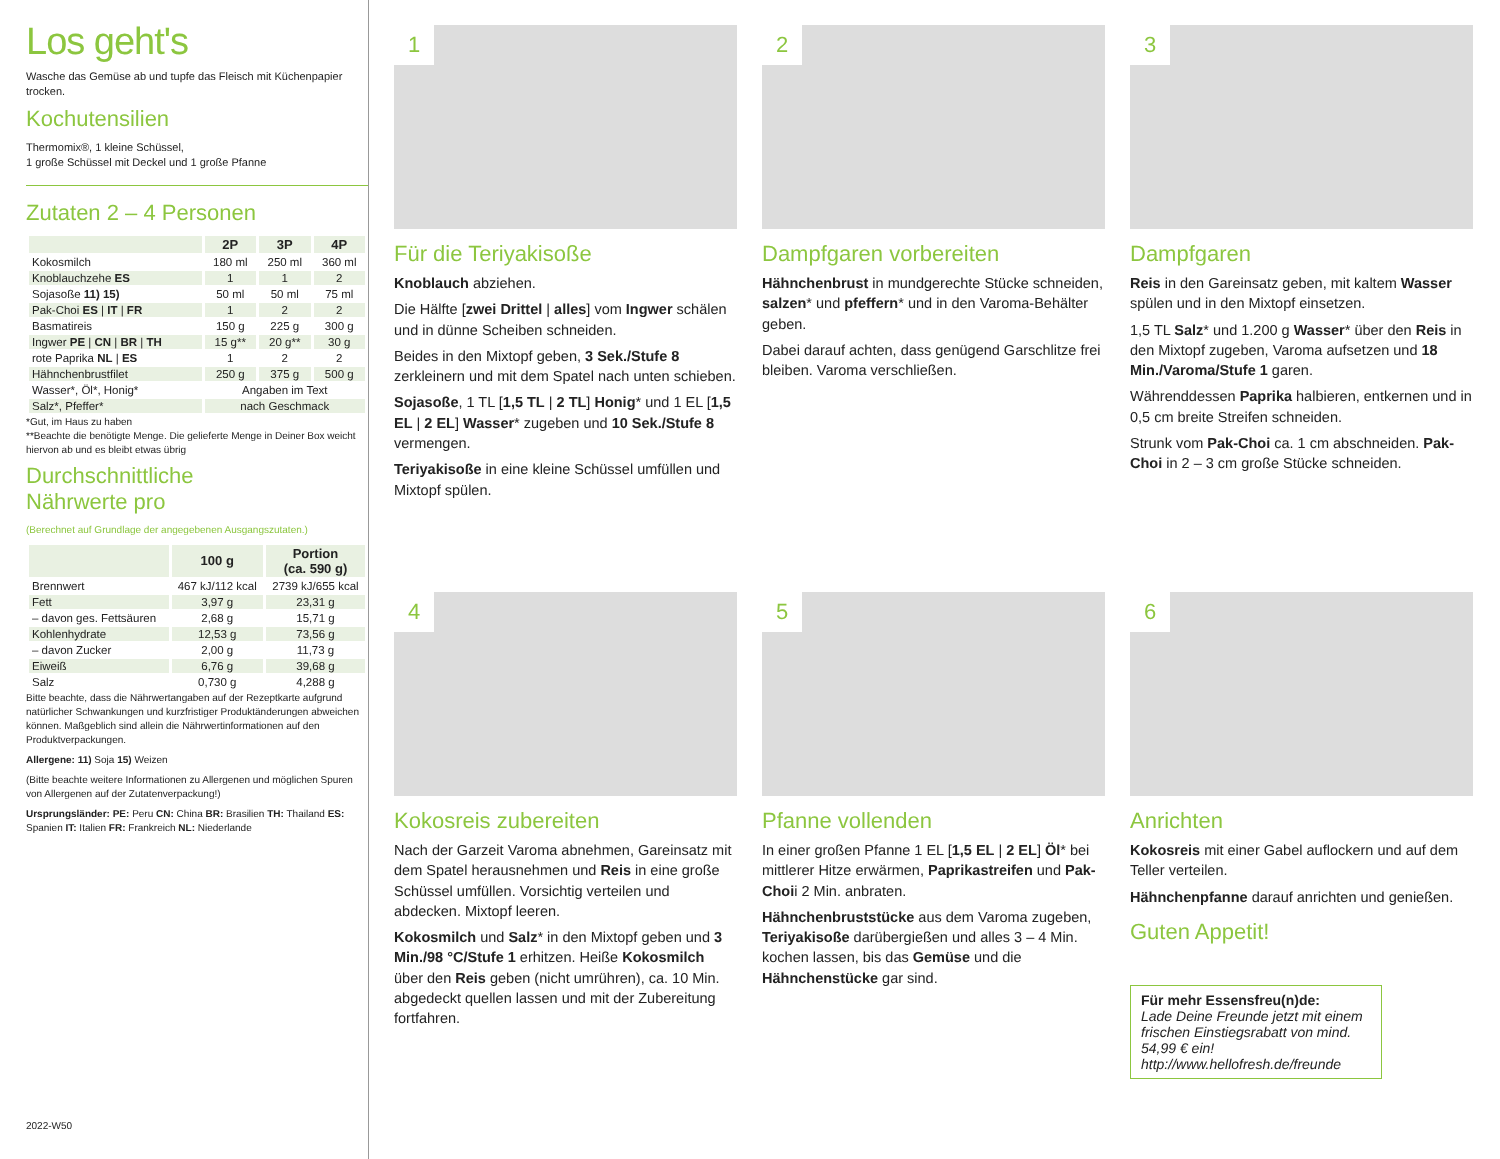Los geht's
Wasche das Gemüse ab und tupfe das Fleisch mit Küchenpapier trocken.
Kochutensilien
Thermomix®, 1 kleine Schüssel,
1 große Schüssel mit Deckel und 1 große Pfanne
Zutaten 2 – 4 Personen
| | 2P | 3P | 4P |
| --- | --- | --- | --- |
| Kokosmilch | 180 ml | 250 ml | 360 ml |
| Knoblauchzehe ES | 1 | 1 | 2 |
| Sojasoße 11) 15) | 50 ml | 50 ml | 75 ml |
| Pak-Choi ES / IT / FR | 1 | 2 | 2 |
| Basmatireis | 150 g | 225 g | 300 g |
| Ingwer PE / CN / BR / TH | 15 g** | 20 g** | 30 g |
| rote Paprika NL / ES | 1 | 2 | 2 |
| Hähnchenbrustfilet | 250 g | 375 g | 500 g |
| Wasser*, Öl*, Honig* | Angaben im Text | | |
| Salz*, Pfeffer* | nach Geschmack | | |
*Gut, im Haus zu haben
**Beachte die benötigte Menge. Die gelieferte Menge in Deiner Box weicht hiervon ab und es bleibt etwas übrig
Durchschnittliche
Nährwerte pro
(Berechnet auf Grundlage der angegebenen Ausgangszutaten.)
| | 100 g | Portion (ca. 590 g) |
| --- | --- | --- |
| Brennwert | 467 kJ/112 kcal | 2739 kJ/655 kcal |
| Fett | 3,97 g | 23,31 g |
| – davon ges. Fettsäuren | 2,68 g | 15,71 g |
| Kohlenhydrate | 12,53 g | 73,56 g |
| – davon Zucker | 2,00 g | 11,73 g |
| Eiweiß | 6,76 g | 39,68 g |
| Salz | 0,730 g | 4,288 g |
Bitte beachte, dass die Nährwertangaben auf der Rezeptkarte aufgrund natürlicher Schwankungen und kurzfristiger Produktänderungen abweichen können. Maßgeblich sind allein die Nährwertinformationen auf den Produktverpackungen.
Allergene: 11) Soja 15) Weizen
(Bitte beachte weitere Informationen zu Allergenen und möglichen Spuren von Allergenen auf der Zutatenverpackung!)
Ursprungsländer: PE: Peru CN: China BR: Brasilien TH: Thailand ES: Spanien IT: Italien FR: Frankreich NL: Niederlande
2022-W50
1
Für die Teriyakisoße
Knoblauch abziehen.
Die Hälfte [zwei Drittel | alles] vom Ingwer schälen und in dünne Scheiben schneiden.
Beides in den Mixtopf geben, 3 Sek./Stufe 8 zerkleinern und mit dem Spatel nach unten schieben.
Sojasoße, 1 TL [1,5 TL | 2 TL] Honig* und 1 EL [1,5 EL | 2 EL] Wasser* zugeben und 10 Sek./Stufe 8 vermengen.
Teriyakisoße in eine kleine Schüssel umfüllen und Mixtopf spülen.
2
Dampfgaren vorbereiten
Hähnchenbrust in mundgerechte Stücke schneiden, salzen* und pfeffern* und in den Varoma-Behälter geben.
Dabei darauf achten, dass genügend Garschlitze frei bleiben. Varoma verschließen.
3
Dampfgaren
Reis in den Gareinsatz geben, mit kaltem Wasser spülen und in den Mixtopf einsetzen.
1,5 TL Salz* und 1.200 g Wasser* über den Reis in den Mixtopf zugeben, Varoma aufsetzen und 18 Min./Varoma/Stufe 1 garen.
Währenddessen Paprika halbieren, entkernen und in 0,5 cm breite Streifen schneiden.
Strunk vom Pak-Choi ca. 1 cm abschneiden. Pak-Choi in 2 – 3 cm große Stücke schneiden.
4
Kokosreis zubereiten
Nach der Garzeit Varoma abnehmen, Gareinsatz mit dem Spatel herausnehmen und Reis in eine große Schüssel umfüllen. Vorsichtig verteilen und abdecken. Mixtopf leeren.
Kokosmilch und Salz* in den Mixtopf geben und 3 Min./98 °C/Stufe 1 erhitzen. Heiße Kokosmilch über den Reis geben (nicht umrühren), ca. 10 Min. abgedeckt quellen lassen und mit der Zubereitung fortfahren.
5
Pfanne vollenden
In einer großen Pfanne 1 EL [1,5 EL | 2 EL] Öl* bei mittlerer Hitze erwärmen, Paprikastreifen und Pak-Choii 2 Min. anbraten.
Hähnchenbruststücke aus dem Varoma zugeben, Teriyakisoße darübergießen und alles 3 – 4 Min. kochen lassen, bis das Gemüse und die Hähnchenstücke gar sind.
6
Anrichten
Kokosreis mit einer Gabel auflockern und auf dem Teller verteilen.
Hähnchenpfanne darauf anrichten und genießen.
Guten Appetit!
Für mehr Essensfreu(n)de:
Lade Deine Freunde jetzt mit einem frischen Einstiegsrabatt von mind. 54,99 € ein!
http://www.hellofresh.de/freunde